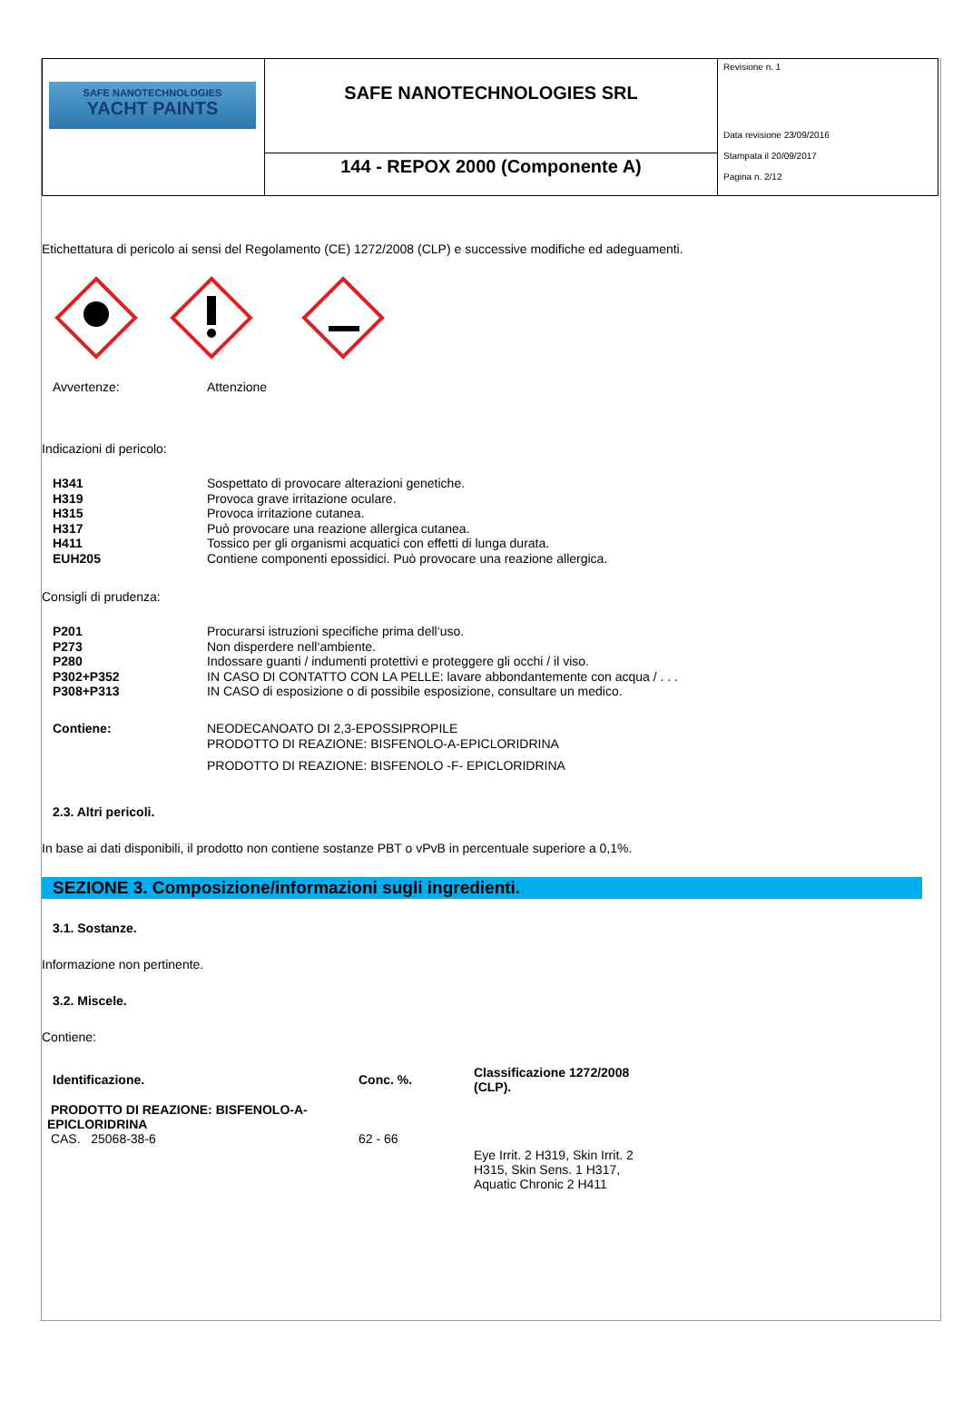| SAFE NANOTECHNOLOGIES YACHT PAINTS | SAFE NANOTECHNOLOGIES SRL | Revisione n. 1 Data revisione 23/09/2016 Stampata il 20/09/2017 Pagina n. 2/12 |
| | 144 - REPOX 2000 (Componente A) | |
Etichettatura di pericolo ai sensi del Regolamento (CE) 1272/2008 (CLP) e successive modifiche ed adeguamenti.
Avvertenze: Attenzione
Indicazioni di pericolo:
H341 Sospettato di provocare alterazioni genetiche.
H319 Provoca grave irritazione oculare.
H315 Provoca irritazione cutanea.
H317 Può provocare una reazione allergica cutanea.
H411 Tossico per gli organismi acquatici con effetti di lunga durata.
EUH205 Contiene componenti epossidici. Può provocare una reazione allergica.
Consigli di prudenza:
P201 Procurarsi istruzioni specifiche prima dell‘uso.
P273 Non disperdere nell‘ambiente.
P280 Indossare guanti / indumenti protettivi e proteggere gli occhi / il viso.
P302+P352 IN CASO DI CONTATTO CON LA PELLE: lavare abbondantemente con acqua / . . .
P308+P313 IN CASO di esposizione o di possibile esposizione, consultare un medico.
Contiene: NEODECANOATO DI 2,3-EPOSSIPROPILE
PRODOTTO DI REAZIONE: BISFENOLO-A-EPICLORIDRINA
PRODOTTO DI REAZIONE: BISFENOLO -F- EPICLORIDRINA
2.3. Altri pericoli.
In base ai dati disponibili, il prodotto non contiene sostanze PBT o vPvB in percentuale superiore a 0,1%.
SEZIONE 3. Composizione/informazioni sugli ingredienti.
3.1. Sostanze.
Informazione non pertinente.
3.2. Miscele.
Contiene:
| Identificazione. | Conc. %. | Classificazione 1272/2008 (CLP). |
| --- | --- | --- |
| PRODOTTO DI REAZIONE: BISFENOLO-A-EPICLORIDRINA CAS. 25068-38-6 | 62 - 66 | |
| | | Eye Irrit. 2 H319, Skin Irrit. 2 H315, Skin Sens. 1 H317, Aquatic Chronic 2 H411 |